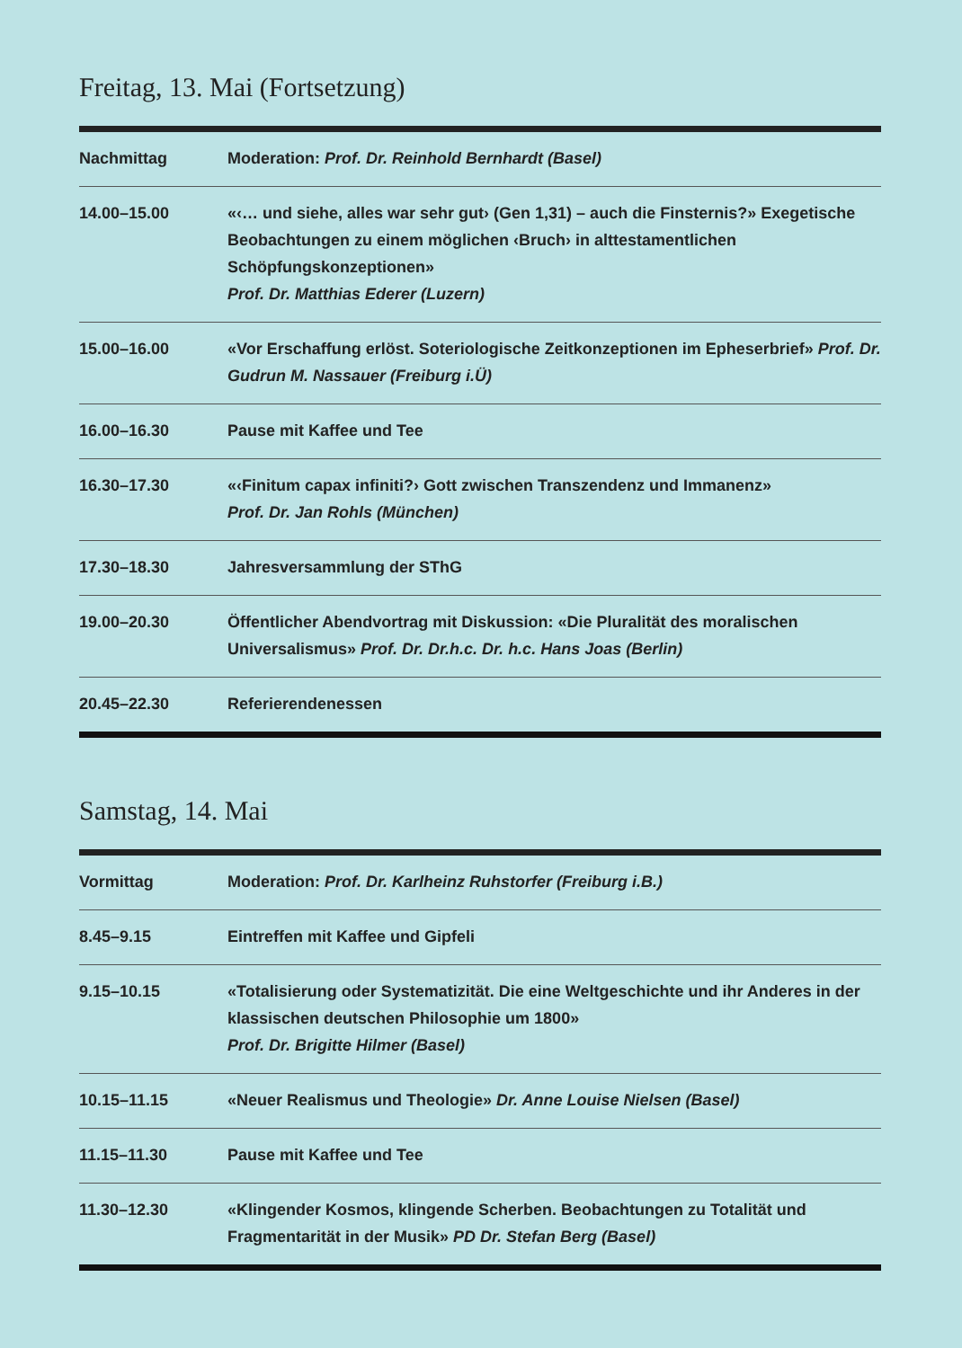Freitag, 13. Mai (Fortsetzung)
| Nachmittag | Moderation: Prof. Dr. Reinhold Bernhardt (Basel) |
| 14.00–15.00 | «‹… und siehe, alles war sehr gut› (Gen 1,31) – auch die Finsternis?» Exegetische Beobachtungen zu einem möglichen ‹Bruch› in alttestamentlichen Schöpfungskonzeptionen» Prof. Dr. Matthias Ederer (Luzern) |
| 15.00–16.00 | «Vor Erschaffung erlöst. Soteriologische Zeitkonzeptionen im Epheserbrief» Prof. Dr. Gudrun M. Nassauer (Freiburg i.Ü) |
| 16.00–16.30 | Pause mit Kaffee und Tee |
| 16.30–17.30 | «‹Finitum capax infiniti?› Gott zwischen Transzendenz und Immanenz» Prof. Dr. Jan Rohls (München) |
| 17.30–18.30 | Jahresversammlung der SThG |
| 19.00–20.30 | Öffentlicher Abendvortrag mit Diskussion: «Die Pluralität des moralischen Universalismus» Prof. Dr. Dr.h.c. Dr. h.c. Hans Joas (Berlin) |
| 20.45–22.30 | Referierendenessen |
Samstag, 14. Mai
| Vormittag | Moderation: Prof. Dr. Karlheinz Ruhstorfer (Freiburg i.B.) |
| 8.45–9.15 | Eintreffen mit Kaffee und Gipfeli |
| 9.15–10.15 | «Totalisierung oder Systematizität. Die eine Weltgeschichte und ihr Anderes in der klassischen deutschen Philosophie um 1800» Prof. Dr. Brigitte Hilmer (Basel) |
| 10.15–11.15 | «Neuer Realismus und Theologie» Dr. Anne Louise Nielsen (Basel) |
| 11.15–11.30 | Pause mit Kaffee und Tee |
| 11.30–12.30 | «Klingender Kosmos, klingende Scherben. Beobachtungen zu Totalität und Fragmentarität in der Musik» PD Dr. Stefan Berg (Basel) |